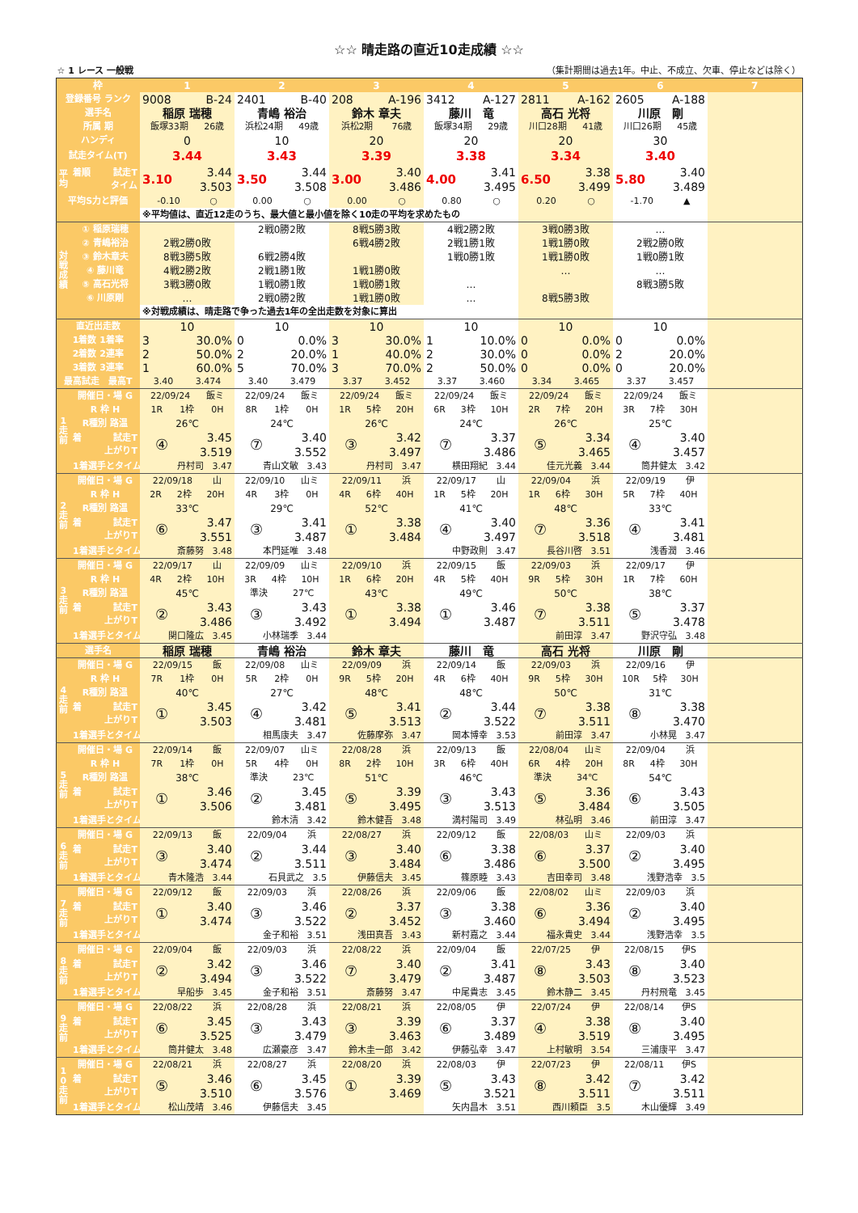☆☆ 晴走路の直近10走成績 ☆☆
☆ 1 レース 一般戦 （集計期間は過去1年。中止、不成立、欠車、停止などは除く）
| 枠 | | 1 | 2 | 3 | 4 | 5 | 6 | 7 |
| --- | --- | --- | --- | --- | --- | --- | --- | --- |
| 登録番号 ランク | | 9008 B-24 | 2401 B-40 | 208 A-196 | 3412 A-127 | 2811 A-162 | 2605 A-188 | |
| 選手名 | | 稲原 瑞穂 | 青嶋 裕治 | 鈴木 章夫 | 藤川 竜 | 高石 光将 | 川原 剛 | |
| 所属 期 | | 飯塚33期 26歳 | 浜松24期 49歳 | 浜松2期 76歳 | 飯塚34期 29歳 | 川口28期 41歳 | 川口26期 45歳 | |
| ハンディ | | 0 | 10 | 20 | 20 | 20 | 30 | |
| 試走タイム(T) | | 3.44 | 3.43 | 3.39 | 3.38 | 3.34 | 3.40 | |
| 平 均 | 着順 試走T タイム | 3.10 3.44 3.503 | 3.50 3.44 3.508 | 3.00 3.40 3.486 | 4.00 3.41 3.495 | 6.50 3.38 3.499 | 5.80 3.40 3.489 | |
| 平均S力と評価 | | -0.10 ○ | 0.00 ○ | 0.00 ○ | 0.80 ○ | 0.20 ○ | -1.70 ▲ | |
| | | ※平均値は、直近12走のうち、最大値と最小値を除く10走の平均を求めたもの | | | | | | |
| 対 戦 成 績 | ① 稲原瑞穂 | | 2戦0勝2敗 | 8戦5勝3敗 | 4戦2勝2敗 | 3戦0勝3敗 | … | |
| | ② 青嶋裕治 | 2戦2勝0敗 | | 6戦4勝2敗 | 2戦1勝1敗 | 1戦1勝0敗 | 2戦2勝0敗 | |
| | ③ 鈴木章夫 | 8戦3勝5敗 | 6戦2勝4敗 | | 1戦0勝1敗 | 1戦1勝0敗 | 1戦0勝1敗 | |
| | ④ 藤川竜 | 4戦2勝2敗 | 2戦1勝1敗 | 1戦1勝0敗 | | … | … | |
| | ⑤ 高石光将 | 3戦3勝0敗 | 1戦0勝1敗 | 1戦0勝1敗 | … | | 8戦3勝5敗 | |
| | ⑥ 川原剛 | … | 2戦0勝2敗 | 1戦1勝0敗 | … | 8戦5勝3敗 | | |
| | | ※対戦成績は、晴走路で争った過去1年の全出走数を対象に算出 | | | | | | |
| 直近出走数 | | 10 | 10 | 10 | 10 | 10 | 10 | |
| 1着数 1着率 | | 3 30.0% | 0 0.0% | 3 30.0% | 1 10.0% | 0 0.0% | 0 0.0% | |
| 2着数 2連率 | | 2 50.0% | 2 20.0% | 1 40.0% | 2 30.0% | 0 0.0% | 2 20.0% | |
| 3着数 3連率 | | 1 60.0% | 5 70.0% | 3 70.0% | 2 50.0% | 0 0.0% | 0 20.0% | |
| 最高試走 最高T | | 3.40 3.474 | 3.40 3.479 | 3.37 3.452 | 3.37 3.460 | 3.34 3.465 | 3.37 3.457 | |
| 1 走 前 | 開催日・場 G | 22/09/24 飯ミ | 22/09/24 飯ミ | 22/09/24 飯ミ | 22/09/24 飯ミ | 22/09/24 飯ミ | 22/09/24 飯ミ | |
| | R 枠 H | 1R 1枠 0H | 8R 1枠 0H | 1R 5枠 20H | 6R 3枠 10H | 2R 7枠 20H | 3R 7枠 30H | |
| | R種別 路温 | 26℃ | 24℃ | 26℃ | 24℃ | 26℃ | 25℃ | |
| | 着 試走T 上がりT | ④ 3.45 3.519 | ⑦ 3.40 3.552 | ③ 3.42 3.497 | ⑦ 3.37 3.486 | ⑤ 3.34 3.465 | ④ 3.40 3.457 | |
| | 1着選手とタイム | 丹村司 3.47 | 青山文敏 3.43 | 丹村司 3.47 | 横田翔紀 3.44 | 佳元光義 3.44 | 筒井健太 3.42 | |
| 2 走 前 | 開催日・場 G | 22/09/18 山 | 22/09/10 山ミ | 22/09/11 浜 | 22/09/17 山 | 22/09/04 浜 | 22/09/19 伊 | |
| | R 枠 H | 2R 2枠 20H | 4R 3枠 0H | 4R 6枠 40H | 1R 5枠 20H | 1R 6枠 30H | 5R 7枠 40H | |
| | R種別 路温 | 33℃ | 29℃ | 52℃ | 41℃ | 48℃ | 33℃ | |
| | 着 試走T 上がりT | ⑥ 3.47 3.551 | ③ 3.41 3.487 | ① 3.38 3.484 | ④ 3.40 3.497 | ⑦ 3.36 3.518 | ④ 3.41 3.481 | |
| | 1着選手とタイム | 斎藤努 3.48 | 本門延唯 3.48 | | 中野政則 3.47 | 長谷川啓 3.51 | 浅香潤 3.46 | |
| 3 走 前 | 開催日・場 G | 22/09/17 山 | 22/09/09 山ミ | 22/09/10 浜 | 22/09/15 飯 | 22/09/03 浜 | 22/09/17 伊 | |
| | R 枠 H | 4R 2枠 10H | 3R 4枠 10H | 1R 6枠 20H | 4R 5枠 40H | 9R 5枠 30H | 1R 7枠 60H | |
| | R種別 路温 | 45℃ | 準決 27℃ | 43℃ | 49℃ | 50℃ | 38℃ | |
| | 着 試走T 上がりT | ② 3.43 3.486 | ③ 3.43 3.492 | ① 3.38 3.494 | ① 3.46 3.487 | ⑦ 3.38 3.511 | ⑤ 3.37 3.478 | |
| | 1着選手とタイム | 関口隆広 3.45 | 小林瑞季 3.44 | | | 前田淳 3.47 | 野沢守弘 3.48 | |
| 選手名 | | 稲原 瑞穂 | 青嶋 裕治 | 鈴木 章夫 | 藤川 竜 | 高石 光将 | 川原 剛 | |
| 4 走 前 | 開催日・場 G | 22/09/15 飯 | 22/09/08 山ミ | 22/09/09 浜 | 22/09/14 飯 | 22/09/03 浜 | 22/09/16 伊 | |
| | R 枠 H | 7R 1枠 0H | 5R 2枠 0H | 9R 5枠 20H | 4R 6枠 40H | 9R 5枠 30H | 10R 5枠 30H | |
| | R種別 路温 | 40℃ | 27℃ | 48℃ | 48℃ | 50℃ | 31℃ | |
| | 着 試走T 上がりT | ① 3.45 3.503 | ④ 3.42 3.481 | ⑤ 3.41 3.513 | ② 3.44 3.522 | ⑦ 3.38 3.511 | ⑧ 3.38 3.470 | |
| | 1着選手とタイム | | 相馬康夫 3.47 | 佐藤摩弥 3.47 | 岡本博幸 3.53 | 前田淳 3.47 | 小林晃 3.47 | |
| 5 走 前 | 開催日・場 G | 22/09/14 飯 | 22/09/07 山ミ | 22/08/28 浜 | 22/09/13 飯 | 22/08/04 山ミ | 22/09/04 浜 | |
| | R 枠 H | 7R 1枠 0H | 5R 4枠 0H | 8R 2枠 10H | 3R 6枠 40H | 6R 4枠 20H | 8R 4枠 30H | |
| | R種別 路温 | 38℃ | 準決 23℃ | 51℃ | 46℃ | 準決 34℃ | 54℃ | |
| | 着 試走T 上がりT | ① 3.46 3.506 | ② 3.45 3.481 | ⑤ 3.39 3.495 | ③ 3.43 3.513 | ⑤ 3.36 3.484 | ⑥ 3.43 3.505 | |
| | 1着選手とタイム | | 鈴木清 3.42 | 鈴木健吾 3.48 | 満村陽司 3.49 | 林弘明 3.46 | 前田淳 3.47 | |
| 6 走 前 | 開催日・場 G | 22/09/13 飯 | 22/09/04 浜 | 22/08/27 浜 | 22/09/12 飯 | 22/08/03 山ミ | 22/09/03 浜 | |
| | 着 試走T 上がりT | ③ 3.40 3.474 | ② 3.44 3.511 | ③ 3.40 3.484 | ⑥ 3.38 3.486 | ⑥ 3.37 3.500 | ② 3.40 3.495 | |
| | 1着選手とタイム | 青木隆浩 3.44 | 石貝武之 3.5 | 伊藤信夫 3.45 | 篠原睦 3.43 | 吉田幸司 3.48 | 浅野浩幸 3.5 | |
| 7 走 前 | 開催日・場 G | 22/09/12 飯 | 22/09/03 浜 | 22/08/26 浜 | 22/09/06 飯 | 22/08/02 山ミ | 22/09/03 浜 | |
| | 着 試走T 上がりT | ① 3.40 3.474 | ③ 3.46 3.522 | ② 3.37 3.452 | ③ 3.38 3.460 | ⑥ 3.36 3.494 | ② 3.40 3.495 | |
| | 1着選手とタイム | | 金子和裕 3.51 | 浅田真吾 3.43 | 新村嘉之 3.44 | 福永貴史 3.44 | 浅野浩幸 3.5 | |
| 8 走 前 | 開催日・場 G | 22/09/04 飯 | 22/09/03 浜 | 22/08/22 浜 | 22/09/04 飯 | 22/07/25 伊 | 22/08/15 伊S | |
| | 着 試走T 上がりT | ② 3.42 3.494 | ③ 3.46 3.522 | ⑦ 3.40 3.479 | ② 3.41 3.487 | ⑧ 3.43 3.503 | ⑧ 3.40 3.523 | |
| | 1着選手とタイム | 早船歩 3.45 | 金子和裕 3.51 | 斎藤努 3.47 | 中尾貴志 3.45 | 鈴木静二 3.45 | 丹村飛竜 3.45 | |
| 9 走 前 | 開催日・場 G | 22/08/22 浜 | 22/08/28 浜 | 22/08/21 浜 | 22/08/05 伊 | 22/07/24 伊 | 22/08/14 伊S | |
| | 着 試走T 上がりT | ⑥ 3.45 3.525 | ③ 3.43 3.479 | ③ 3.39 3.463 | ⑥ 3.37 3.489 | ④ 3.38 3.519 | ⑧ 3.40 3.495 | |
| | 1着選手とタイム | 筒井健太 3.48 | 広瀬豪彦 3.47 | 鈴木圭一郎 3.42 | 伊藤弘幸 3.47 | 上村敏明 3.54 | 三浦康平 3.47 | |
| 1 0 走 前 | 開催日・場 G | 22/08/21 浜 | 22/08/27 浜 | 22/08/20 浜 | 22/08/03 伊 | 22/07/23 伊 | 22/08/11 伊S | |
| | 着 試走T 上がりT | ⑤ 3.46 3.510 | ⑥ 3.45 3.576 | ① 3.39 3.469 | ⑤ 3.43 3.521 | ⑧ 3.42 3.511 | ⑦ 3.42 3.511 | |
| | 1着選手とタイム | 松山茂靖 3.46 | 伊藤信夫 3.45 | | 矢内昌木 3.51 | 西川頼臣 3.5 | 木山優輝 3.49 | |